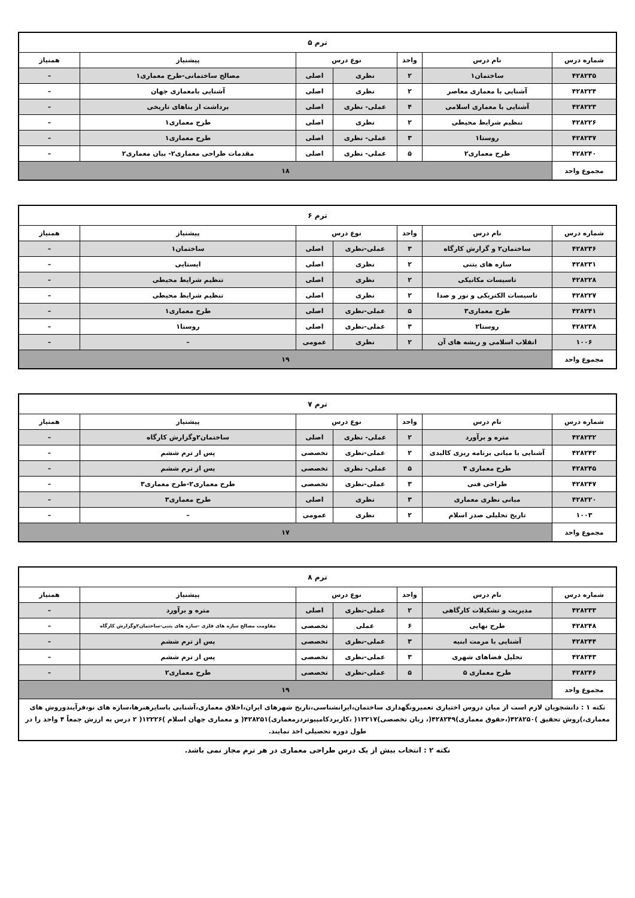| ترم ۵ | | | | | | |
| --- | --- | --- | --- | --- | --- | --- |
| شماره درس | نام درس | واحد | نوع درس | | پیشنیاز | همنیاز |
| ۴۲۸۲۳۵ | ساختمان۱ | ۲ | نظری | اصلی | مصالح ساختمانی-طرح معماری۱ | – |
| ۴۲۸۲۲۴ | آشنایی با معماری معاصر | ۲ | نظری | اصلی | آشنایی بامعماری جهان | – |
| ۴۲۸۲۲۳ | آشنایی با معماری اسلامی | ۴ | عملی- نظری | اصلی | برداشت از بناهای تاریخی | – |
| ۴۲۸۲۲۶ | تنظیم شرایط محیطی | ۲ | نظری | اصلی | طرح معماری۱ | – |
| ۴۲۸۲۳۷ | روستا۱ | ۳ | عملی- نظری | اصلی | طرح معماری۱ | – |
| ۴۲۸۲۴۰ | طرح معماری۲ | ۵ | عملی- نظری | اصلی | مقدمات طراحی معماری۲- بیان معماری۲ | – |
| مجموع واحد | ۱۸ | | | | | |
| ترم ۶ | | | | | | |
| --- | --- | --- | --- | --- | --- | --- |
| شماره درس | نام درس | واحد | نوع درس | | پیشنیاز | همنیاز |
| ۴۲۸۲۳۶ | ساختمان۲ و گزارش کارگاه | ۳ | عملی-نظری | اصلی | ساختمان۱ | – |
| ۴۲۸۲۳۱ | سازه های بتنی | ۲ | نظری | اصلی | ایستایی | – |
| ۴۲۸۲۲۸ | تاسیسات مکانیکی | ۲ | نظری | اصلی | تنظیم شرایط محیطی | – |
| ۴۲۸۲۲۷ | تاسیسات الکتریکی و نور و صدا | ۲ | نظری | اصلی | تنظیم شرایط محیطی | – |
| ۴۲۸۲۴۱ | طرح معماری۳ | ۵ | عملی-نظری | اصلی | طرح معماری۱ | – |
| ۴۲۸۲۳۸ | روستا۲ | ۳ | عملی-نظری | اصلی | روستا۱ | – |
| ۱۰۰۶ | انقلاب اسلامی و ریشه های آن | ۲ | نظری | عمومی | – | – |
| مجموع واحد | ۱۹ | | | | | |
| ترم ۷ | | | | | | |
| --- | --- | --- | --- | --- | --- | --- |
| شماره درس | نام درس | واحد | نوع درس | | پیشنیاز | همنیاز |
| ۴۲۸۲۳۲ | متره و برآورد | ۲ | عملی- نظری | اصلی | ساختمان۲وگزارش کارگاه | – |
| ۴۲۸۲۴۲ | آشنایی با مبانی برنامه ریزی کالبدی | ۲ | عملی-نظری | تخصصی | پس از ترم ششم | – |
| ۴۲۸۲۴۵ | طرح معماری ۴ | ۵ | عملی- نظری | تخصصی | پس از ترم ششم | – |
| ۴۲۸۲۴۷ | طراحی فنی | ۳ | عملی-نظری | تخصصی | طرح معماری۲-طرح معماری۳ | – |
| ۴۲۸۲۲۰ | مبانی نظری معماری | ۳ | نظری | اصلی | طرح معماری۳ | – |
| ۱۰۰۳ | تاریخ تحلیلی صدر اسلام | ۲ | نظری | عمومی | – | – |
| مجموع واحد | ۱۷ | | | | | |
| ترم ۸ | | | | | | |
| --- | --- | --- | --- | --- | --- | --- |
| شماره درس | نام درس | واحد | نوع درس | | پیشنیاز | همنیاز |
| ۴۲۸۲۳۳ | مدیریت و تشکیلات کارگاهی | ۲ | عملی-نظری | اصلی | متره و برآورد | – |
| ۴۲۸۲۴۸ | طرح نهایی | ۶ | عملی | تخصصی | مقاومت مصالح سازه های فلزی -سازه های بتنی-ساختمان۲وگزارش کارگاه | – |
| ۴۲۸۲۴۴ | آشنایی با مرمت ابنیه | ۳ | عملی-نظری | تخصصی | پس از ترم ششم | – |
| ۴۲۸۲۴۳ | تحلیل فضاهای شهری | ۳ | عملی-نظری | تخصصی | پس از ترم ششم | – |
| ۴۲۸۲۴۶ | طرح معماری ۵ | ۵ | عملی-نظری | تخصصی | طرح معماری۲ | – |
| مجموع واحد | ۱۹ | | | | | |
| نکته ۱ : دانشجویان لازم است از میان دروس اختیاری تعمیرونگهداری ساختمان،ایرانشناسی،تاریخ شهرهای ایران،اخلاق معماری،آشنایی باسایرهنرها،سازه های نو،فرآیندوروش های معماری،)روش تحقیق )۴۲۸۲۵۰(،حقوق معماری)۴۲۸۲۴۹(، زبان تخصصی)۱۲۲۱۷( ،کاربردکامپیوتردرمعماری)۴۲۸۲۵۱( و معماری جهان اسلام )۱۲۲۲۶( ۲ درس به ارزش جمعاً ۴ واحد را در طول دوره تحصیلی اخذ نمایند. | | | | | | |
نکته ۲ : انتخاب بیش از یک درس طراحی معماری در هر ترم مجاز نمی باشد.